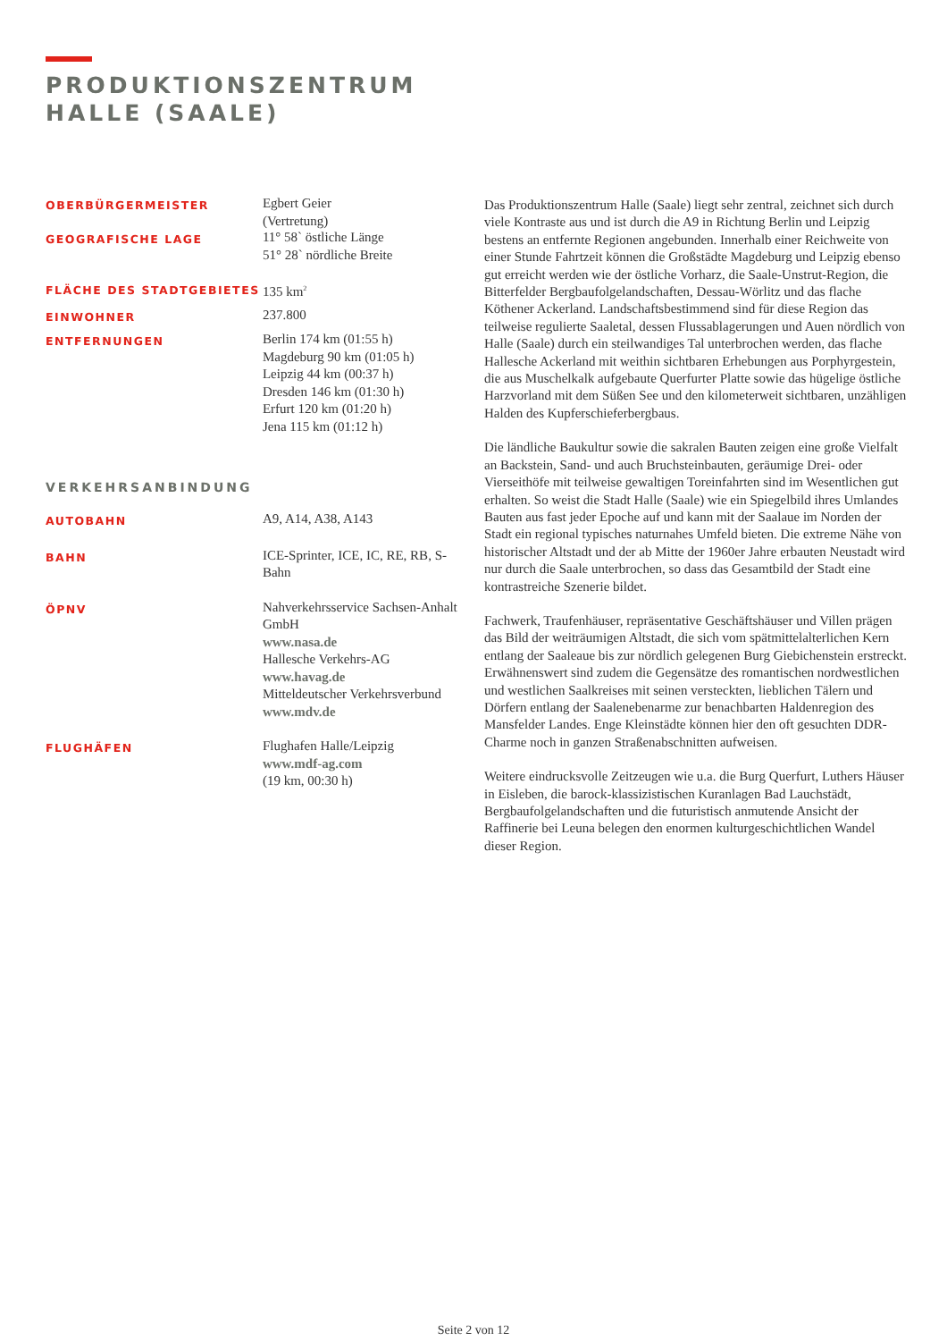PRODUKTIONSZENTRUM
HALLE (SAALE)
OBERBÜRGERMEISTER
Egbert Geier
(Vertretung)
GEOGRAFISCHE LAGE
11° 58` östliche Länge
51° 28` nördliche Breite
FLÄCHE DES STADTGEBIETES
135 km<sup>2</sup>
EINWOHNER
237.800
ENTFERNUNGEN
Berlin 174 km (01:55 h)
Magdeburg 90 km (01:05 h)
Leipzig 44 km (00:37 h)
Dresden 146 km (01:30 h)
Erfurt 120 km (01:20 h)
Jena 115 km (01:12 h)
VERKEHRSANBINDUNG
AUTOBAHN
A9, A14, A38, A143
BAHN
ICE-Sprinter, ICE, IC, RE, RB, S-Bahn
ÖPNV
Nahverkehrsservice Sachsen-Anhalt GmbH
www.nasa.de
Hallesche Verkehrs-AG
www.havag.de
Mitteldeutscher Verkehrsverbund
www.mdv.de
FLUGHÄFEN
Flughafen Halle/Leipzig
www.mdf-ag.com
(19 km, 00:30 h)
Das Produktionszentrum Halle (Saale) liegt sehr zentral, zeichnet sich durch viele Kontraste aus und ist durch die A9 in Richtung Berlin und Leipzig bestens an entfernte Regionen angebunden. Innerhalb einer Reichweite von einer Stunde Fahrtzeit können die Großstädte Magdeburg und Leipzig ebenso gut erreicht werden wie der östliche Vorharz, die Saale-Unstrut-Region, die Bitterfelder Bergbaufolgelandschaften, Dessau-Wörlitz und das flache Köthener Ackerland. Landschaftsbestimmend sind für diese Region das teilweise regulierte Saaletal, dessen Flussablagerungen und Auen nördlich von Halle (Saale) durch ein steilwandiges Tal unterbrochen werden, das flache Hallesche Ackerland mit weithin sichtbaren Erhebungen aus Porphyrgestein, die aus Muschelkalk aufgebaute Querfurter Platte sowie das hügelige östliche Harzvorland mit dem Süßen See und den kilometerweit sichtbaren, unzähligen Halden des Kupferschieferbergbaus.
Die ländliche Baukultur sowie die sakralen Bauten zeigen eine große Vielfalt an Backstein, Sand- und auch Bruchsteinbauten, geräumige Drei- oder Vierseithöfe mit teilweise gewaltigen Toreinfahrten sind im Wesentlichen gut erhalten. So weist die Stadt Halle (Saale) wie ein Spiegelbild ihres Umlandes Bauten aus fast jeder Epoche auf und kann mit der Saalaue im Norden der Stadt ein regional typisches naturnahes Umfeld bieten. Die extreme Nähe von historischer Altstadt und der ab Mitte der 1960er Jahre erbauten Neustadt wird nur durch die Saale unterbrochen, so dass das Gesamtbild der Stadt eine kontrastreiche Szenerie bildet.
Fachwerk, Traufenhäuser, repräsentative Geschäftshäuser und Villen prägen das Bild der weiträumigen Altstadt, die sich vom spätmittelalterlichen Kern entlang der Saaleaue bis zur nördlich gelegenen Burg Giebichenstein erstreckt. Erwähnenswert sind zudem die Gegensätze des romantischen nordwestlichen und westlichen Saalkreises mit seinen versteckten, lieblichen Tälern und Dörfern entlang der Saalenebenarme zur benachbarten Haldenregion des Mansfelder Landes. Enge Kleinstädte können hier den oft gesuchten DDR-Charme noch in ganzen Straßenabschnitten aufweisen.
Weitere eindrucksvolle Zeitzeugen wie u.a. die Burg Querfurt, Luthers Häuser in Eisleben, die barock-klassizistischen Kuranlagen Bad Lauchstädt, Bergbaufolgelandschaften und die futuristisch anmutende Ansicht der Raffinerie bei Leuna belegen den enormen kulturgeschichtlichen Wandel dieser Region.
Seite 2 von 12